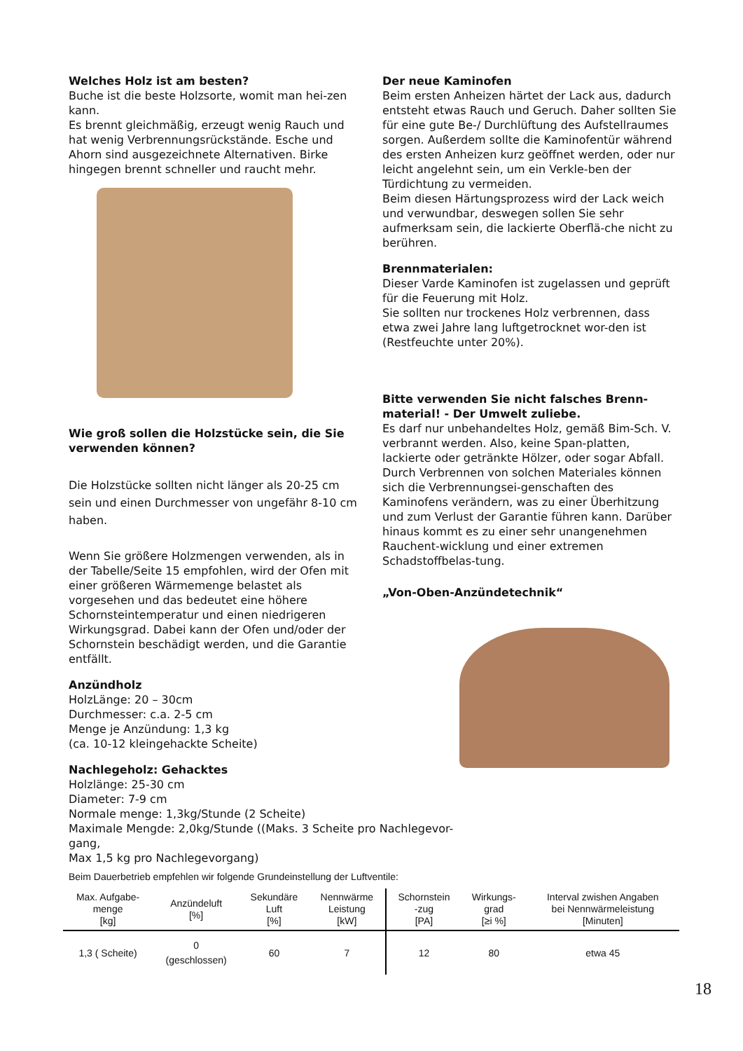Welches Holz ist am besten?
Buche ist die beste Holzsorte, womit man hei-zen kann.
Es brennt gleichmäßig, erzeugt wenig Rauch und hat wenig Verbrennungsrückstände. Esche und Ahorn sind ausgezeichnete Alternativen. Birke hingegen brennt schneller und raucht mehr.
Wie groß sollen die Holzstücke sein, die Sie verwenden können?
Die Holzstücke sollten nicht länger als 20-25 cm sein und einen Durchmesser von ungefähr 8-10 cm haben.
Wenn Sie größere Holzmengen verwenden, als in der Tabelle/Seite 15 empfohlen, wird der Ofen mit einer größeren Wärmemenge belastet als vorgesehen und das bedeutet eine höhere Schornsteintemperatur und einen niedrigeren Wirkungsgrad. Dabei kann der Ofen und/oder der Schornstein beschädigt werden, und die Garantie entfällt.
Anzündholz
HolzLänge: 20 – 30cm
Durchmesser: c.a. 2-5 cm
Menge je Anzündung: 1,3 kg
(ca. 10-12 kleingehackte Scheite)
Nachlegeholz: Gehacktes
Holzlänge: 25-30 cm
Diameter: 7-9 cm
Normale menge: 1,3kg/Stunde (2 Scheite)
Maximale Mengde: 2,0kg/Stunde ((Maks. 3 Scheite pro Nachlegevor-
gang,
Max 1,5 kg pro Nachlegevorgang)
Der neue Kaminofen
Beim ersten Anheizen härtet der Lack aus, dadurch entsteht etwas Rauch und Geruch. Daher sollten Sie für eine gute Be-/ Durchlüftung des Aufstellraumes sorgen. Außerdem sollte die Kaminofentür während des ersten Anheizen kurz geöffnet werden, oder nur leicht angelehnt sein, um ein Verkle-ben der Türdichtung zu vermeiden.
Beim diesen Härtungsprozess wird der Lack weich und verwundbar, deswegen sollen Sie sehr aufmerksam sein, die lackierte Oberflä-che nicht zu berühren.
Brennmaterialen:
Dieser Varde Kaminofen ist zugelassen und geprüft für die Feuerung mit Holz.
Sie sollten nur trockenes Holz verbrennen, dass etwa zwei Jahre lang luftgetrocknet wor-den ist (Restfeuchte unter 20%).
Bitte verwenden Sie nicht falsches Brenn-material! - Der Umwelt zuliebe.
Es darf nur unbehandeltes Holz, gemäß Bim-Sch. V. verbrannt werden. Also, keine Span-platten, lackierte oder getränkte Hölzer, oder sogar Abfall. Durch Verbrennen von solchen Materiales können sich die Verbrennungsei-genschaften des Kaminofens verändern, was zu einer Überhitzung und zum Verlust der Garantie führen kann. Darüber hinaus kommt es zu einer sehr unangenehmen Rauchent-wicklung und einer extremen Schadstoffbelas-tung.
„Von-Oben-Anzündetechnik“
Beim Dauerbetrieb empfehlen wir folgende Grundeinstellung der Luftventile:
| Max. Aufgabe- menge [kg] | Anzündeluft [%] | Sekundäre Luft [%] | Nennwärme Leistung [kW] | Schornstein -zug [PA] | Wirkungs- grad [≥i %] | Interval zwishen Angaben bei Nennwärmeleistung [Minuten] |
| --- | --- | --- | --- | --- | --- | --- |
| 1,3 ( Scheite) | 0 (geschlossen) | 60 | 7 | 12 | 80 | etwa 45 |
18